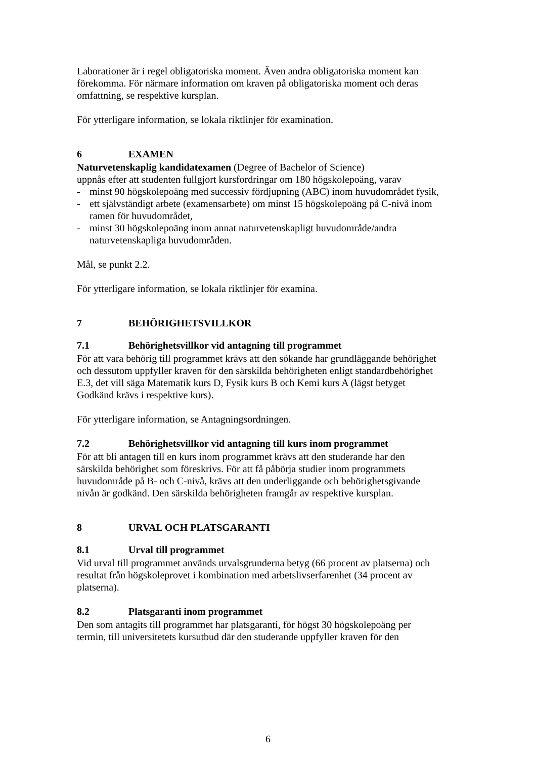Laborationer är i regel obligatoriska moment. Även andra obligatoriska moment kan förekomma. För närmare information om kraven på obligatoriska moment och deras omfattning, se respektive kursplan.
För ytterligare information, se lokala riktlinjer för examination.
6 EXAMEN
Naturvetenskaplig kandidatexamen (Degree of Bachelor of Science)
uppnås efter att studenten fullgjort kursfordringar om 180 högskolepoäng, varav
- minst 90 högskolepoäng med successiv fördjupning (ABC) inom huvudområdet fysik,
- ett självständigt arbete (examensarbete) om minst 15 högskolepoäng på C-nivå inom ramen för huvudområdet,
- minst 30 högskolepoäng inom annat naturvetenskapligt huvudområde/andra naturvetenskapliga huvudområden.
Mål, se punkt 2.2.
För ytterligare information, se lokala riktlinjer för examina.
7 BEHÖRIGHETSVILLKOR
7.1 Behörighetsvillkor vid antagning till programmet
För att vara behörig till programmet krävs att den sökande har grundläggande behörighet och dessutom uppfyller kraven för den särskilda behörigheten enligt standardbehörighet E.3, det vill säga Matematik kurs D, Fysik kurs B och Kemi kurs A (lägst betyget Godkänd krävs i respektive kurs).
För ytterligare information, se Antagningsordningen.
7.2 Behörighetsvillkor vid antagning till kurs inom programmet
För att bli antagen till en kurs inom programmet krävs att den studerande har den särskilda behörighet som föreskrivs. För att få påbörja studier inom programmets huvudområde på B- och C-nivå, krävs att den underliggande och behörighetsgivande nivån är godkänd. Den särskilda behörigheten framgår av respektive kursplan.
8 URVAL OCH PLATSGARANTI
8.1 Urval till programmet
Vid urval till programmet används urvalsgrunderna betyg (66 procent av platserna) och resultat från högskoleprovet i kombination med arbetslivserfarenhet (34 procent av platserna).
8.2 Platsgaranti inom programmet
Den som antagits till programmet har platsgaranti, för högst 30 högskolepoäng per termin, till universitetets kursutbud där den studerande uppfyller kraven för den
6